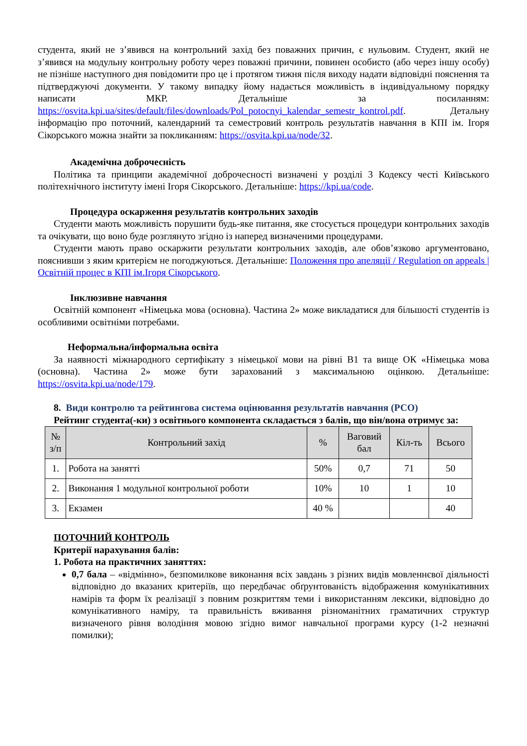студента, який не з’явився на контрольний захід без поважних причин, є нульовим. Студент, який не з’явився на модульну контрольну роботу через поважні причини, повинен особисто (або через іншу особу) не пізніше наступного дня повідомити про це і протягом тижня після виходу надати відповідні пояснення та підтверджуючі документи. У такому випадку йому надається можливість в індивідуальному порядку написати МКР. Детальніше за посиланням: https://osvita.kpi.ua/sites/default/files/downloads/Pol_potocnyi_kalendar_semestr_kontrol.pdf. Детальну інформацію про поточний, календарний та семестровий контроль результатів навчання в КПІ ім. Ігоря Сікорського можна знайти за покликанням: https://osvita.kpi.ua/node/32.
Академічна доброчесність
Політика та принципи академічної доброчесності визначені у розділі 3 Кодексу честі Київського політехнічного інституту імені Ігоря Сікорського. Детальніше: https://kpi.ua/code.
Процедура оскарження результатів контрольних заходів
Студенти мають можливість порушити будь-яке питання, яке стосується процедури контрольних заходів та очікувати, що воно буде розглянуто згідно із наперед визначеними процедурами.
Студенти мають право оскаржити результати контрольних заходів, але обов’язково аргументовано, пояснивши з яким критерієм не погоджуються. Детальніше: Положення про апеляції / Regulation on appeals | Освітній процес в КПІ ім.Ігоря Сікорського.
Інклюзивне навчання
Освітній компонент «Німецька мова (основна). Частина 2» може викладатися для більшості студентів із особливими освітніми потребами.
Неформальна/інформальна освіта
За наявності міжнародного сертифікату з німецької мови на рівні В1 та вище ОК «Німецька мова (основна). Частина 2» може бути зарахований з максимальною оцінкою. Детальніше: https://osvita.kpi.ua/node/179.
8. Види контролю та рейтингова система оцінювання результатів навчання (РСО)
Рейтинг студента(-ки) з освітнього компонента складається з балів, що він/вона отримує за:
| № з/п | Контрольний захід | % | Ваговий бал | Кіл-ть | Всього |
| --- | --- | --- | --- | --- | --- |
| 1. | Робота на занятті | 50% | 0,7 | 71 | 50 |
| 2. | Виконання 1 модульної контрольної роботи | 10% | 10 | 1 | 10 |
| 3. | Екзамен | 40 % | | | 40 |
ПОТОЧНИЙ КОНТРОЛЬ
Критерії нарахування балів:
1. Робота на практичних заняттях:
0,7 бала – «відмінно», безпомилкове виконання всіх завдань з різних видів мовленнєвої діяльності відповідно до вказаних критеріїв, що передбачає обґрунтованість відображення комунікативних намірів та форм їх реалізації з повним розкриттям теми і використанням лексики, відповідно до комунікативного наміру, та правильність вживання різноманітних граматичних структур визначеного рівня володіння мовою згідно вимог навчальної програми курсу (1-2 незначні помилки);